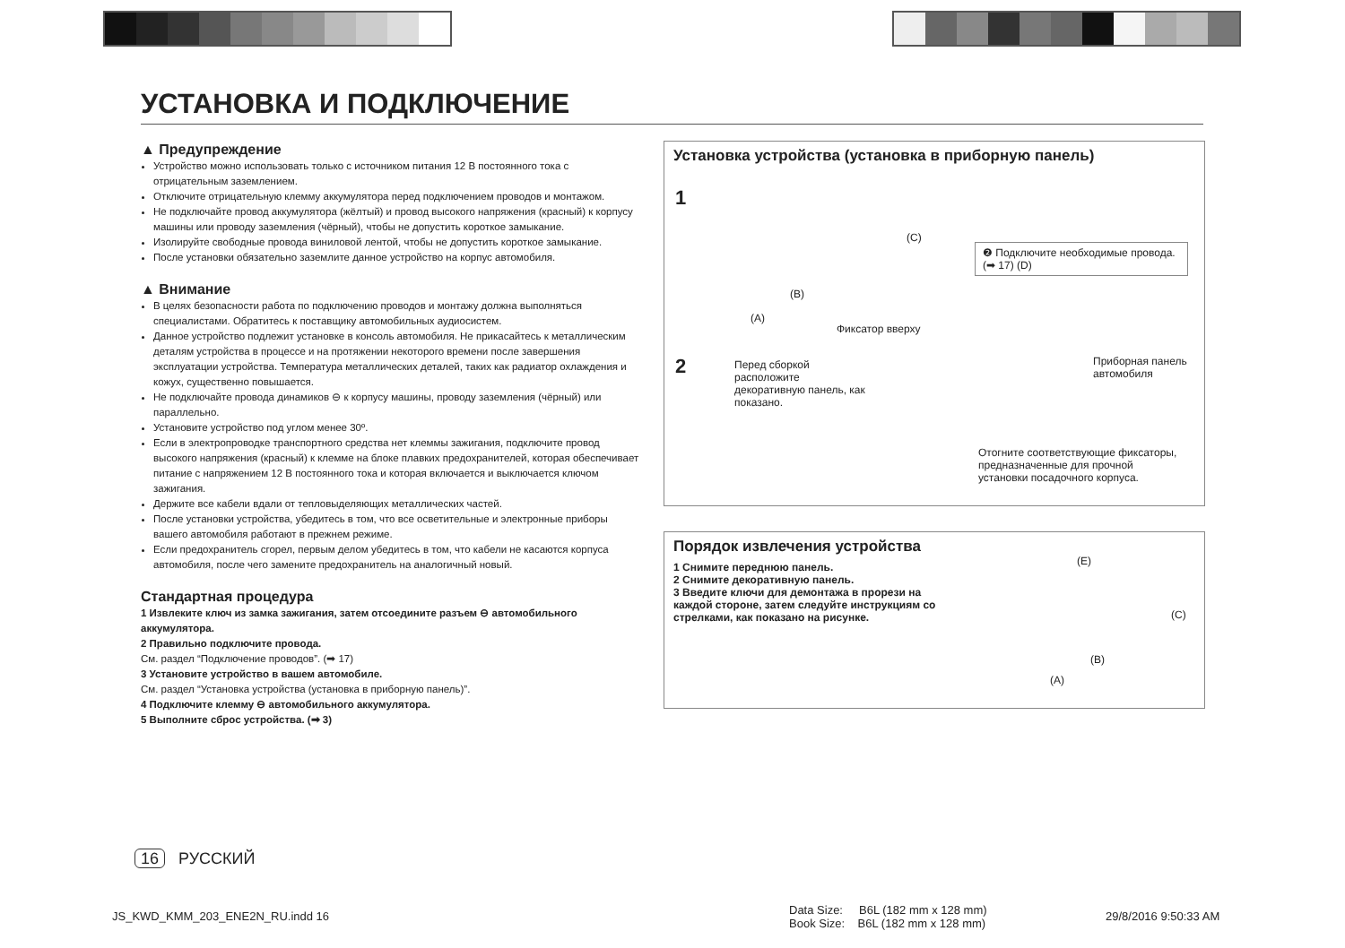УСТАНОВКА И ПОДКЛЮЧЕНИЕ
▲ Предупреждение
Устройство можно использовать только с источником питания 12 В постоянного тока с отрицательным заземлением.
Отключите отрицательную клемму аккумулятора перед подключением проводов и монтажом.
Не подключайте провод аккумулятора (жёлтый) и провод высокого напряжения (красный) к корпусу машины или проводу заземления (чёрный), чтобы не допустить короткое замыкание.
Изолируйте свободные провода виниловой лентой, чтобы не допустить короткое замыкание.
После установки обязательно заземлите данное устройство на корпус автомобиля.
▲ Внимание
В целях безопасности работа по подключению проводов и монтажу должна выполняться специалистами. Обратитесь к поставщику автомобильных аудиосистем.
Данное устройство подлежит установке в консоль автомобиля. Не прикасайтесь к металлическим деталям устройства в процессе и на протяжении некоторого времени после завершения эксплуатации устройства. Температура металлических деталей, таких как радиатор охлаждения и кожух, существенно повышается.
Не подключайте провода динамиков ⊖ к корпусу машины, проводу заземления (чёрный) или параллельно.
Установите устройство под углом менее 30º.
Если в электропроводке транспортного средства нет клеммы зажигания, подключите провод высокого напряжения (красный) к клемме на блоке плавких предохранителей, которая обеспечивает питание с напряжением 12 В постоянного тока и которая включается и выключается ключом зажигания.
Держите все кабели вдали от тепловыделяющих металлических частей.
После установки устройства, убедитесь в том, что все осветительные и электронные приборы вашего автомобиля работают в прежнем режиме.
Если предохранитель сгорел, первым делом убедитесь в том, что кабели не касаются корпуса автомобиля, после чего замените предохранитель на аналогичный новый.
Стандартная процедура
1 Извлеките ключ из замка зажигания, затем отсоедините разъем ⊖ автомобильного аккумулятора.
2 Правильно подключите провода.
См. раздел “Подключение проводов”. (➡ 17)
3 Установите устройство в вашем автомобиле.
См. раздел “Установка устройства (установка в приборную панель)”.
4 Подключите клемму ⊖ автомобильного аккумулятора.
5 Выполните сброс устройства. (➡ 3)
Установка устройства (установка в приборную панель)
1
2
(C)
(B)
(A)
❷ Подключите необходимые провода. (➡ 17) (D)
Фиксатор вверху
Перед сборкой расположите декоративную панель, как показано.
Приборная панель автомобиля
Отогните соответствующие фиксаторы, предназначенные для прочной установки посадочного корпуса.
Порядок извлечения устройства
1 Снимите переднюю панель.
2 Снимите декоративную панель.
3 Введите ключи для демонтажа в прорези на каждой стороне, затем следуйте инструкциям со стрелками, как показано на рисунке.
(E)
(C)
(B)
(A)
16 РУССКИЙ
JS_KWD_KMM_203_ENE2N_RU.indd 16
Data Size: B6L (182 mm x 128 mm)
Book Size: B6L (182 mm x 128 mm)
29/8/2016 9:50:33 AM